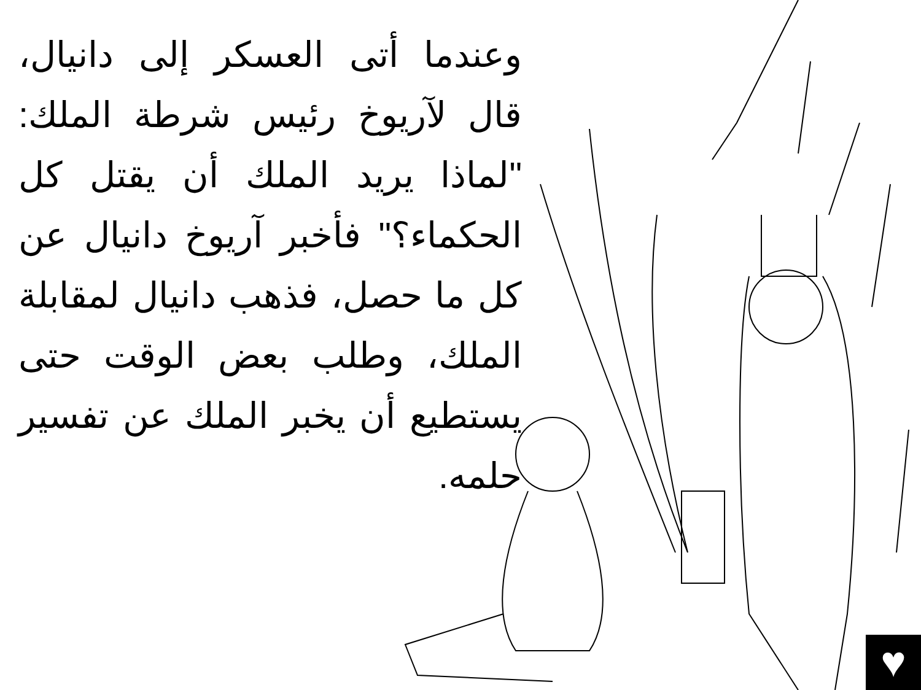وعندما أتى العسكر إلى دانيال، قال لآريوخ رئيس شرطة الملك: "لماذا يريد الملك أن يقتل كل الحكماء؟" فأخبر آريوخ دانيال عن كل ما حصل، فذهب دانيال لمقابلة الملك، وطلب بعض الوقت حتى يستطيع أن يخبر الملك عن تفسير حلمه.
♥